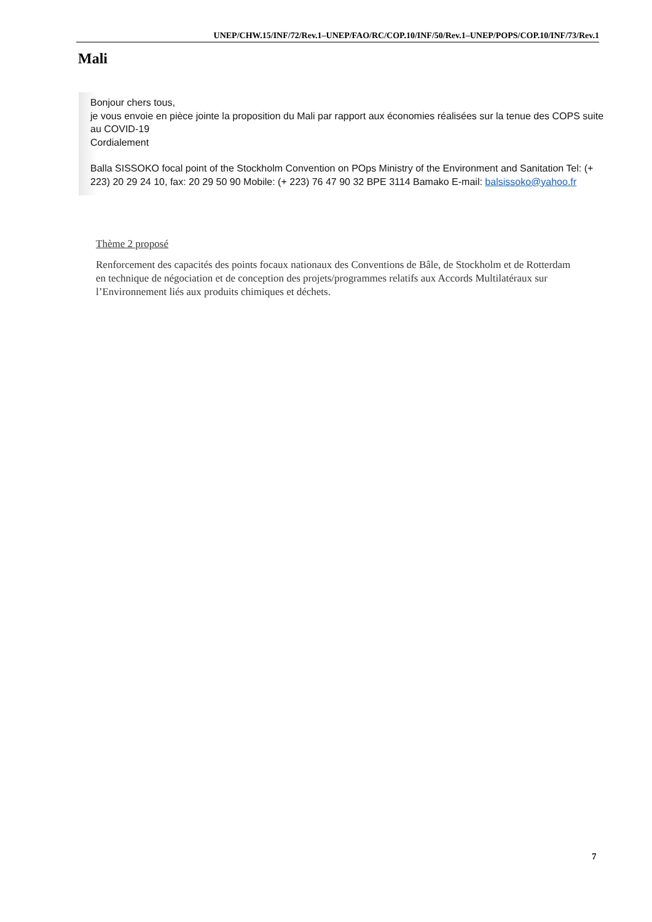UNEP/CHW.15/INF/72/Rev.1–UNEP/FAO/RC/COP.10/INF/50/Rev.1–UNEP/POPS/COP.10/INF/73/Rev.1
Mali
Bonjour chers tous,
je vous envoie en pièce jointe la proposition du Mali par rapport aux économies réalisées sur la tenue des COPS suite au COVID-19
Cordialement
Balla SISSOKO focal point of the Stockholm Convention on POps Ministry of the Environment and Sanitation Tel: (+ 223) 20 29 24 10, fax: 20 29 50 90 Mobile: (+ 223) 76 47 90 32 BPE 3114 Bamako E-mail: balsissoko@yahoo.fr
Thème 2 proposé
Renforcement des capacités des points focaux nationaux des Conventions de Bâle, de Stockholm et de Rotterdam en technique de négociation et de conception des projets/programmes relatifs aux Accords Multilatéraux sur l’Environnement liés aux produits chimiques et déchets.
7